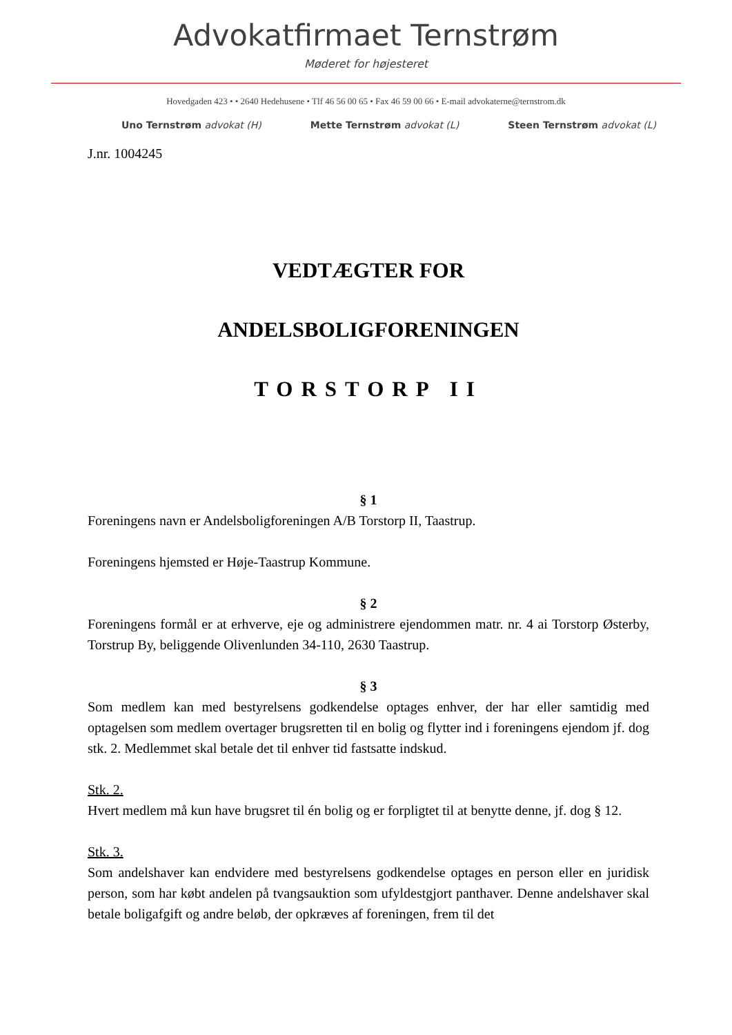Advokatfirmaet Ternstrøm
Møderet for højesteret
Hovedgaden 423 • • 2640 Hedehusene • Tlf 46 56 00 65 • Fax 46 59 00 66 • E-mail advokaterne@ternstrom.dk
Uno Ternstrøm advokat (H) Mette Ternstrøm advokat (L) Steen Ternstrøm advokat (L)
J.nr. 1004245
VEDTÆGTER FOR
ANDELSBOLIGFORENINGEN
TORSTORP II
§ 1
Foreningens navn er Andelsboligforeningen A/B Torstorp II, Taastrup.
Foreningens hjemsted er Høje-Taastrup Kommune.
§ 2
Foreningens formål er at erhverve, eje og administrere ejendommen matr. nr. 4 ai Torstorp Østerby, Torstrup By, beliggende Olivenlunden 34-110, 2630 Taastrup.
§ 3
Som medlem kan med bestyrelsens godkendelse optages enhver, der har eller samtidig med optagelsen som medlem overtager brugsretten til en bolig og flytter ind i foreningens ejendom jf. dog stk. 2. Medlemmet skal betale det til enhver tid fastsatte indskud.
Stk. 2.
Hvert medlem må kun have brugsret til én bolig og er forpligtet til at benytte denne, jf. dog § 12.
Stk. 3.
Som andelshaver kan endvidere med bestyrelsens godkendelse optages en person eller en juridisk person, som har købt andelen på tvangsauktion som ufyldestgjort panthaver. Denne andelshaver skal betale boligafgift og andre beløb, der opkræves af foreningen, frem til det